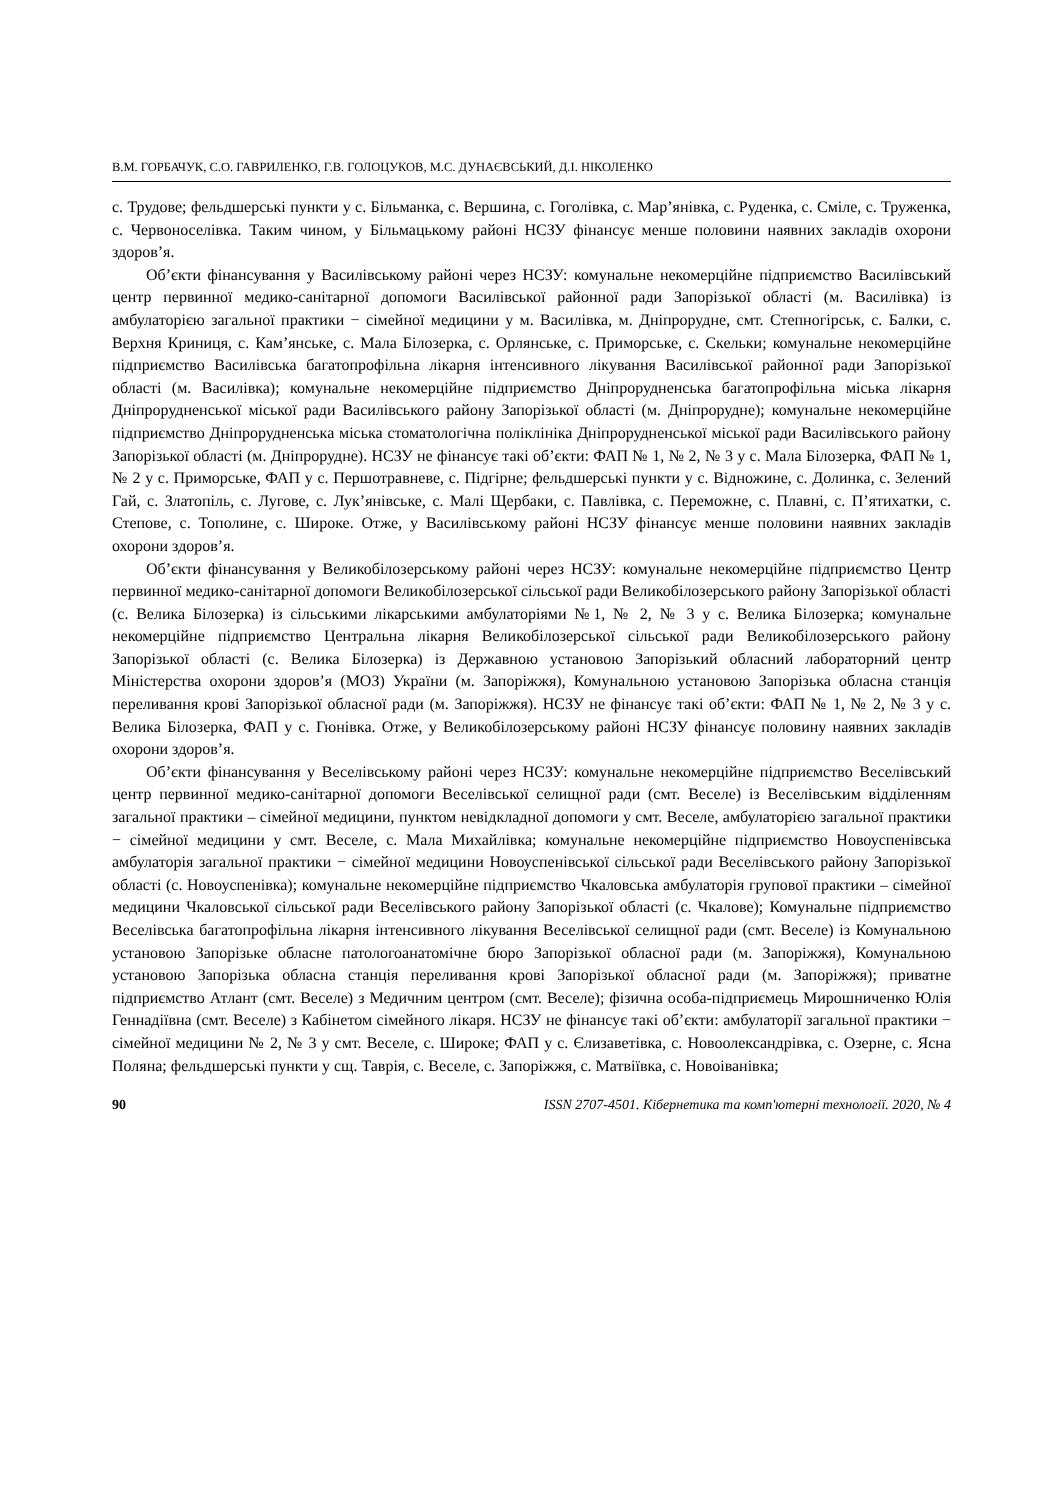В.М. ГОРБАЧУК, С.О. ГАВРИЛЕНКО, Г.В. ГОЛОЦУКОВ, М.С. ДУНАЄВСЬКИЙ, Д.І. НІКОЛЕНКО
с. Трудове; фельдшерські пункти у с. Більманка, с. Вершина, с. Гоголівка, с. Мар’янівка, с. Руденка, с. Сміле, с. Труженка, с. Червоноселівка. Таким чином, у Більмацькому районі НСЗУ фінансує менше половини наявних закладів охорони здоров’я.
Об’єкти фінансування у Василівському районі через НСЗУ: комунальне некомерційне підприємство Василівський центр первинної медико-санітарної допомоги Василівської районної ради Запорізької області (м. Василівка) із амбулаторією загальної практики − сімейної медицини у м. Василівка, м. Дніпрорудне, смт. Степногірськ, с. Балки, с. Верхня Криниця, с. Кам’янське, с. Мала Білозерка, с. Орлянське, с. Приморське, с. Скельки; комунальне некомерційне підприємство Василівська багатопрофільна лікарня інтенсивного лікування Василівської районної ради Запорізької області (м. Василівка); комунальне некомерційне підприємство Дніпрорудненська багатопрофільна міська лікарня Дніпрорудненської міської ради Василівського району Запорізької області (м. Дніпрорудне); комунальне некомерційне підприємство Дніпрорудненська міська стоматологічна поліклініка Дніпрорудненської міської ради Василівського району Запорізької області (м. Дніпрорудне). НСЗУ не фінансує такі об’єкти: ФАП № 1, № 2, № 3 у с. Мала Білозерка, ФАП № 1, № 2 у с. Приморське, ФАП у с. Першотравневе, с. Підгірне; фельдшерські пункти у с. Відножине, с. Долинка, с. Зелений Гай, с. Златопіль, с. Лугове, с. Лук’янівське, с. Малі Щербаки, с. Павлівка, с. Переможне, с. Плавні, с. П’ятихатки, с. Степове, с. Тополине, с. Широке. Отже, у Василівському районі НСЗУ фінансує менше половини наявних закладів охорони здоров’я.
Об’єкти фінансування у Великобілозерському районі через НСЗУ: комунальне некомерційне підприємство Центр первинної медико-санітарної допомоги Великобілозерської сільської ради Великобілозерського району Запорізької області (с. Велика Білозерка) із сільськими лікарськими амбулаторіями №1, № 2, № 3 у с. Велика Білозерка; комунальне некомерційне підприємство Центральна лікарня Великобілозерської сільської ради Великобілозерського району Запорізької області (с. Велика Білозерка) із Державною установою Запорізький обласний лабораторний центр Міністерства охорони здоров’я (МОЗ) України (м. Запоріжжя), Комунальною установою Запорізька обласна станція переливання крові Запорізької обласної ради (м. Запоріжжя). НСЗУ не фінансує такі об’єкти: ФАП № 1, № 2, № 3 у с. Велика Білозерка, ФАП у с. Гюнівка. Отже, у Великобілозерському районі НСЗУ фінансує половину наявних закладів охорони здоров’я.
Об’єкти фінансування у Веселівському районі через НСЗУ: комунальне некомерційне підприємство Веселівський центр первинної медико-санітарної допомоги Веселівської селищної ради (смт. Веселе) із Веселівським відділенням загальної практики – сімейної медицини, пунктом невідкладної допомоги у смт. Веселе, амбулаторією загальної практики − сімейної медицини у смт. Веселе, с. Мала Михайлівка; комунальне некомерційне підприємство Новоуспенівська амбулаторія загальної практики − сімейної медицини Новоуспенівської сільської ради Веселівського району Запорізької області (с. Новоуспенівка); комунальне некомерційне підприємство Чкаловська амбулаторія групової практики – сімейної медицини Чкаловської сільської ради Веселівського району Запорізької області (с. Чкалове); Комунальне підприємство Веселівська багатопрофільна лікарня інтенсивного лікування Веселівської селищної ради (смт. Веселе) із Комунальною установою Запорізьке обласне патологоанатомічне бюро Запорізької обласної ради (м. Запоріжжя), Комунальною установою Запорізька обласна станція переливання крові Запорізької обласної ради (м. Запоріжжя); приватне підприємство Атлант (смт. Веселе) з Медичним центром (смт. Веселе); фізична особа-підприємець Мирошниченко Юлія Геннадіївна (смт. Веселе) з Кабінетом сімейного лікаря. НСЗУ не фінансує такі об’єкти: амбулаторії загальної практики − сімейної медицини № 2, № 3 у смт. Веселе, с. Широке; ФАП у с. Єлизаветівка, с. Новоолександрівка, с. Озерне, с. Ясна Поляна; фельдшерські пункти у сщ. Таврія, с. Веселе, с. Запоріжжя, с. Матвіївка, с. Новоіванівка;
90 ISSN 2707-4501. Кібернетика та комп'ютерні технології. 2020, № 4